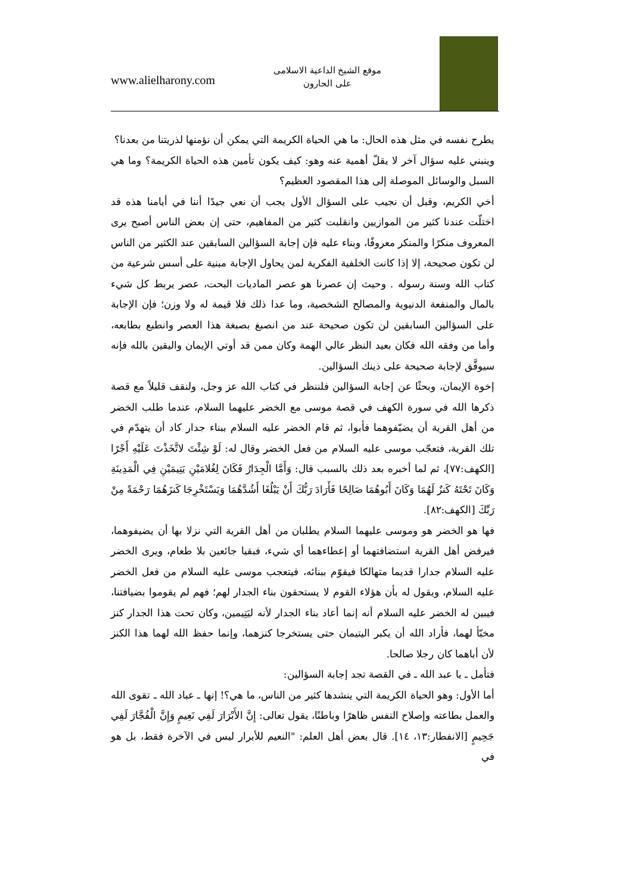www.alielharony.com
موقع الشيخ الداعية الاسلامى
على الحارون
يطرح نفسه في مثل هذه الحال: ما هي الحياة الكريمة التي يمكن أن نؤمنها لذريتنا من بعدنا؟
وينبني عليه سؤال آخر لا يقلّ أهمية عنه وهو: كيف يكون تأمين هذه الحياة الكريمة؟ وما هي السبل والوسائل الموصلة إلى هذا المقصود العظيم؟
أخي الكريم، وقبل أن نجيب على السؤال الأول يجب أن نعي جيدًا أننا في أيامنا هذه قد اختلّت عندنا كثير من الموازيين وانقلبت كثير من المفاهيم، حتى إن بعض الناس أصبح يرى المعروف منكرًا والمنكر معروفًا، وبناء عليه فإن إجابة السؤالين السابقين عند الكثير من الناس لن تكون صحيحة، إلا إذا كانت الخلفية الفكرية لمن يحاول الإجابة مبنية على أسس شرعية من كتاب الله وسنة رسوله . وحيث إن عصرنا هو عصر الماديات البحت، عصر يربط كل شيء بالمال والمنفعة الدنيوية والمصالح الشخصية، وما عدا ذلك فلا قيمة له ولا وزن؛ فإن الإجابة على السؤالين السابقين لن تكون صحيحة عند من انصبغ بصبغة هذا العصر وانطبع بطابعه، وأما من وفقه الله فكان بعيد النظر عالي الهمة وكان ممن قد أوتي الإيمان واليقين بالله فإنه سيوفَّق لإجابة صحيحة على ذينك السؤالين.
إخوة الإيمان، وبحثًا عن إجابة السؤالين فلننظر في كتاب الله عز وجل، ولنقف قليلاً مع قصة ذكرها الله في سورة الكهف في قصة موسى مع الخضر عليهما السلام، عندما طلب الخضر من أهل القرية أن يضيّفوهما فأبوا، ثم قام الخضر عليه السلام ببناء جدار كاد أن يتهدّم في تلك القرية، فتعجّب موسى عليه السلام من فعل الخضر وقال له: لَوْ شِئْتَ لاتَّخَذْتَ عَلَيْهِ أَجْرًا [الكهف:٧٧]، ثم لما أخبره بعد ذلك بالسبب قال: وَأَمَّا الْجِدَارُ فَكَانَ لِغُلامَيْنِ يَتِيمَيْنِ فِي الْمَدِينَةِ وَكَانَ تَحْتَهُ كَنزٌ لَهُمَا وَكَانَ أَبُوهُمَا صَالِحًا فَأَرَادَ رَبُّكَ أَنْ يَبْلُغَا أَشُدَّهُمَا وَيَسْتَخْرِجَا كَنزَهُمَا رَحْمَةً مِنْ رَبِّكَ [الكهف:٨٢].
فها هو الخضر هو وموسى عليهما السلام يطلبان من أهل القرية التي نزلا بها أن يضيفوهما، فيرفض أهل القرية استضافتهما أو إعطاءهما أي شيء، فبقيا جائعين بلا طعام، ويرى الخضر عليه السلام جدارا قديما متهالكا فيقوّم ببنائه، فيتعجب موسى عليه السلام من فعل الخضر عليه السلام، ويقول له بأن هؤلاء القوم لا يستحقون بناء الجدار لهم؛ فهم لم يقوموا بضيافتنا، فيبين له الخضر عليه السلام أنه إنما أعاد بناء الجدار لأنه ليَتِيمين، وكان تحت هذا الجدار كنز مخبّأ لهما، فأراد الله أن يكبر اليتيمان حتى يستخرجا كنزهما، وإنما حفظ الله لهما هذا الكنز لأن أباهما كان رجلا صالحا.
فتأمل ـ يا عبد الله ـ في القصة تجد إجابة السؤالين:
أما الأول: وهو الحياة الكريمة التي ينشدها كثير من الناس، ما هي؟! إنها ـ عباد الله ـ تقوى الله والعمل بطاعته وإصلاح النفس ظاهرًا وباطنًا، يقول تعالى: إِنَّ الأَبْرَارَ لَفِي نَعِيمٍ وَإِنَّ الْفُجَّارَ لَفِي جَحِيمٍ [الانفطار:١٣، ١٤]. قال بعض أهل العلم: "النعيم للأبرار ليس في الآخرة فقط، بل هو في